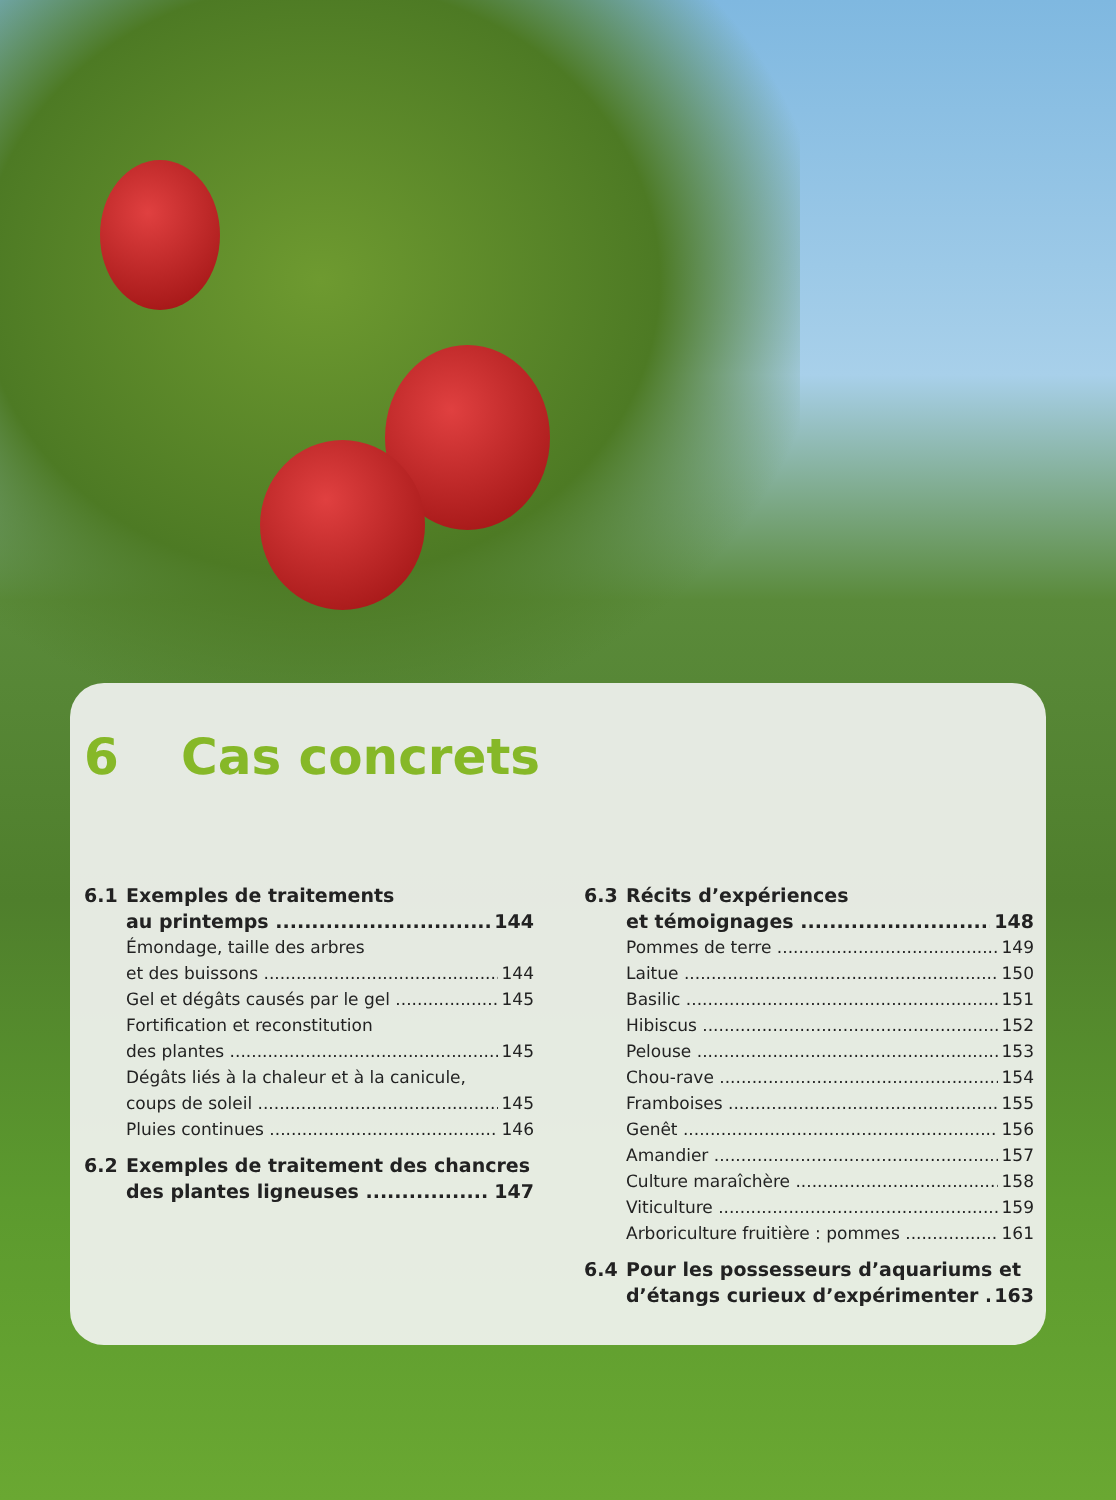6 Cas concrets
6.1 Exemples de traitements
au printemps 144
Émondage, taille des arbres
et des buissons 144
Gel et dégâts causés par le gel 145
Fortification et reconstitution
des plantes 145
Dégâts liés à la chaleur et à la canicule,
coups de soleil 145
Pluies continues 146
6.2 Exemples de traitement des chancres
des plantes ligneuses 147
6.3 Récits d’expériences
et témoignages 148
Pommes de terre 149
Laitue 150
Basilic 151
Hibiscus 152
Pelouse 153
Chou-rave 154
Framboises 155
Genêt 156
Amandier 157
Culture maraîchère 158
Viticulture 159
Arboriculture fruitière : pommes 161
6.4 Pour les possesseurs d’aquariums et
d’étangs curieux d’expérimenter 163